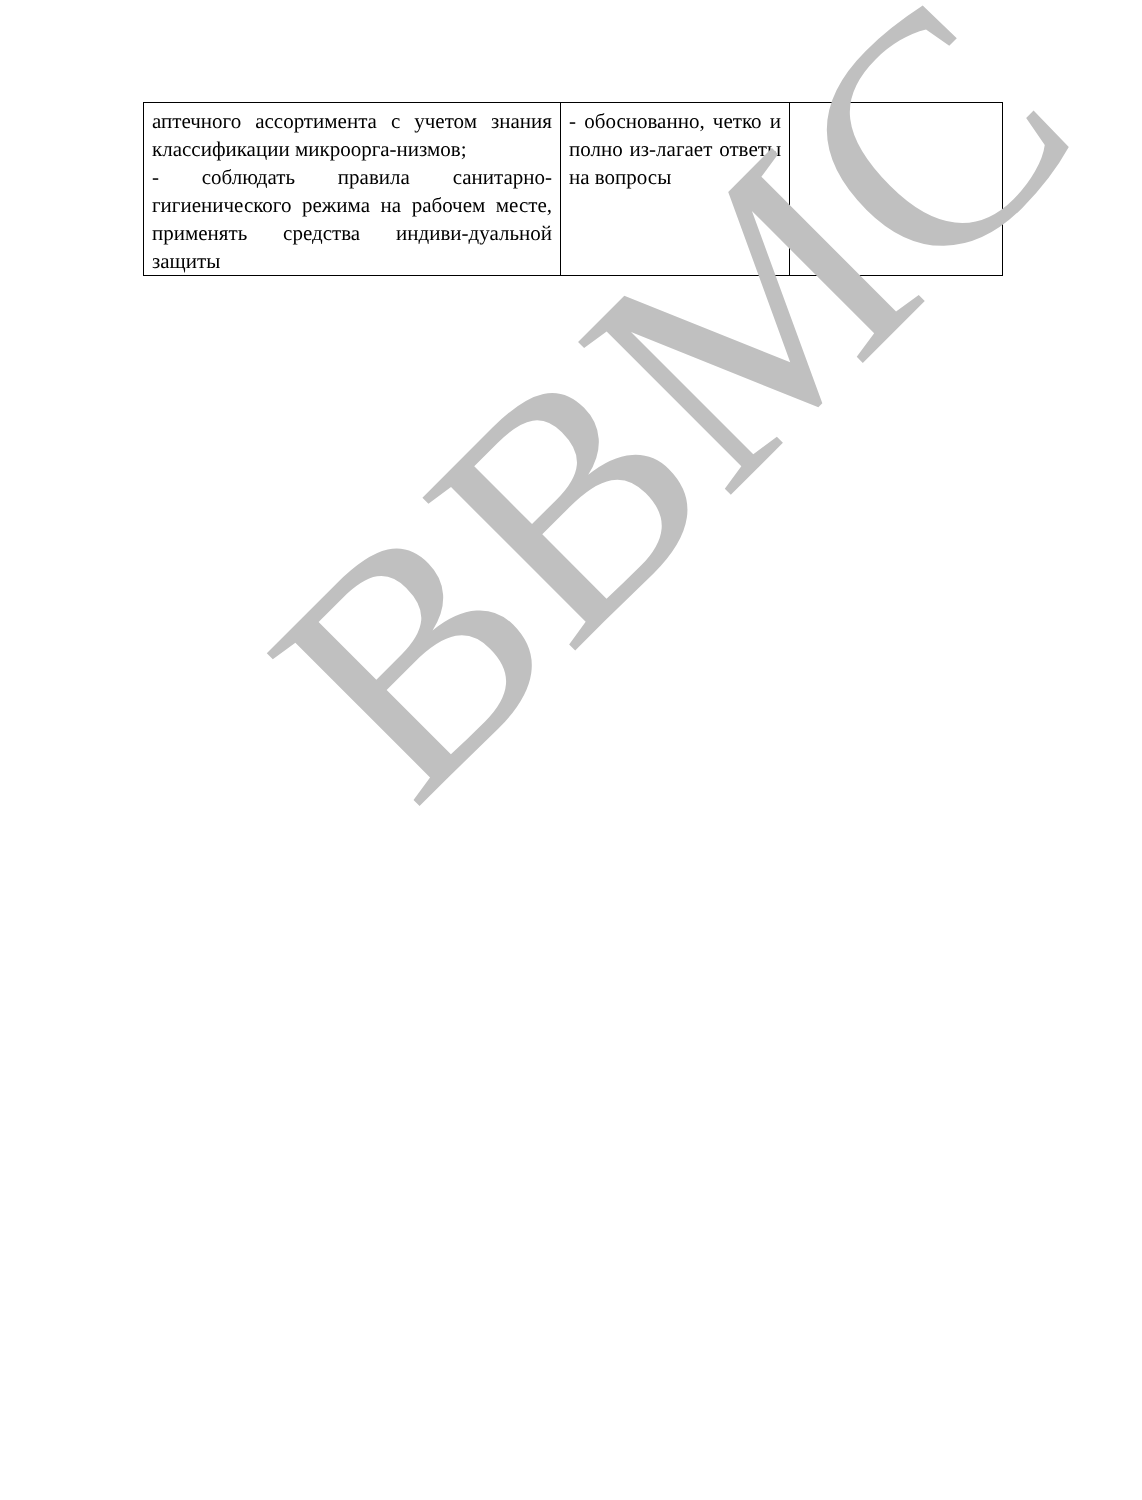| аптечного ассортимента с учетом знания классификации микроорга-низмов; - соблюдать правила санитарно-гигиенического режима на рабочем месте, применять средства индиви-дуальной защиты | - обоснованно, четко и полно из-лагает ответы на вопросы | |
ВВМС